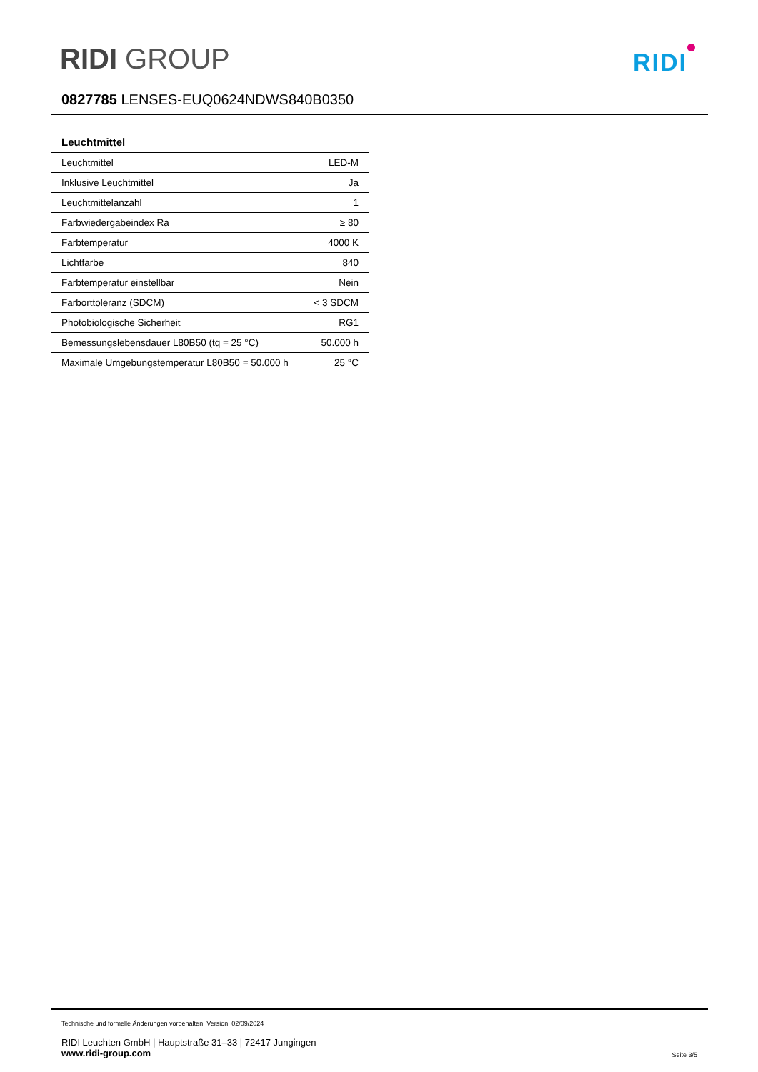RIDI GROUP RIDI
0827785 LENSES-EUQ0624NDWS840B0350
Leuchtmittel
| Leuchtmittel | LED-M |
| Inklusive Leuchtmittel | Ja |
| Leuchtmittelanzahl | 1 |
| Farbwiedergabeindex Ra | ≥ 80 |
| Farbtemperatur | 4000 K |
| Lichtfarbe | 840 |
| Farbtemperatur einstellbar | Nein |
| Farborttoleranz (SDCM) | < 3 SDCM |
| Photobiologische Sicherheit | RG1 |
| Bemessungslebensdauer L80B50 (tq = 25 °C) | 50.000 h |
| Maximale Umgebungstemperatur L80B50 = 50.000 h | 25 °C |
Technische und formelle Änderungen vorbehalten. Version: 02/09/2024
RIDI Leuchten GmbH | Hauptstraße 31–33 | 72417 Jungingen
www.ridi-group.com
Seite 3/5